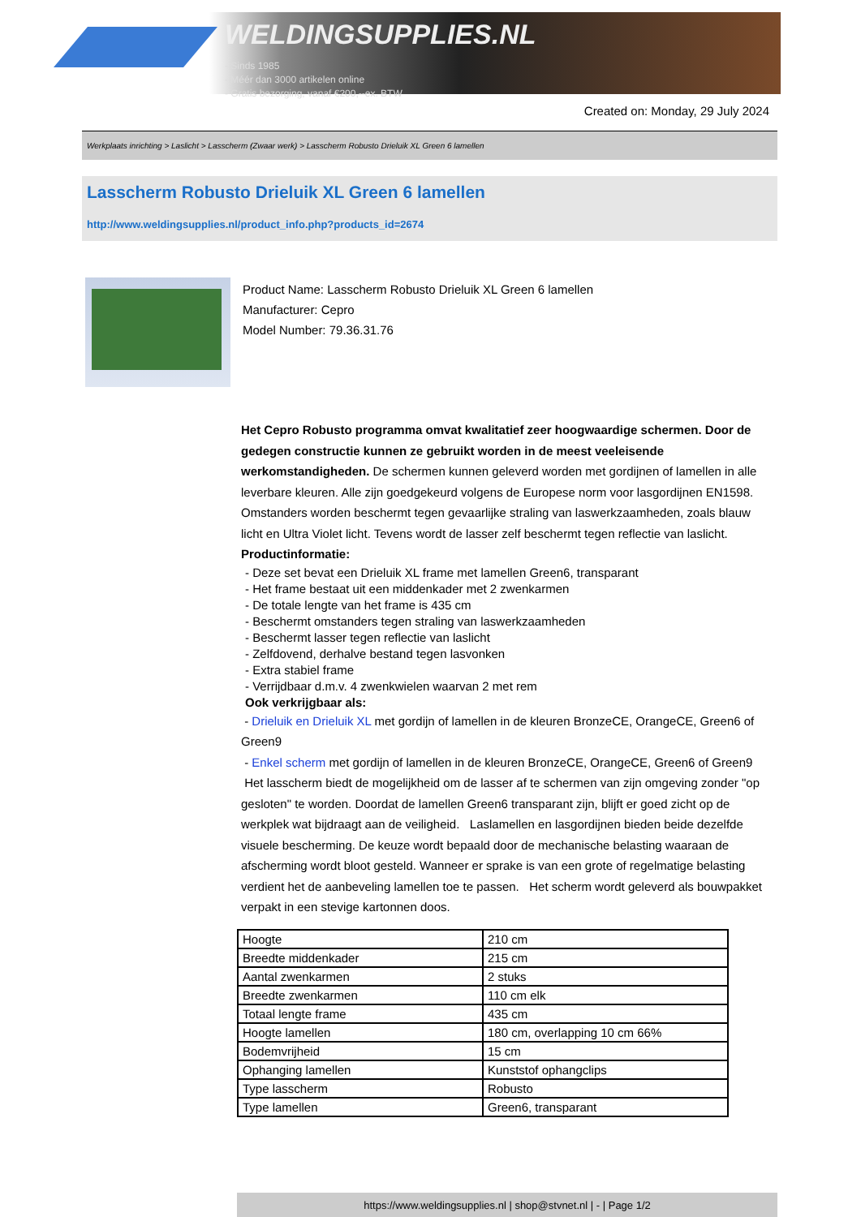WELDINGSUPPLIES.NL
- Sinds 1985
- Méér dan 3000 artikelen online
- Gratis bezorging, vanaf €200,--ex. BTW
Created on: Monday, 29 July 2024
Werkplaats inrichting > Laslicht > Lasscherm (Zwaar werk) > Lasscherm Robusto Drieluik XL Green 6 lamellen
Lasscherm Robusto Drieluik XL Green 6 lamellen
http://www.weldingsupplies.nl/product_info.php?products_id=2674
Product Name: Lasscherm Robusto Drieluik XL Green 6 lamellen
Manufacturer: Cepro
Model Number: 79.36.31.76
Het Cepro Robusto programma omvat kwalitatief zeer hoogwaardige schermen. Door de gedegen constructie kunnen ze gebruikt worden in de meest veeleisende werkomstandigheden. De schermen kunnen geleverd worden met gordijnen of lamellen in alle leverbare kleuren. Alle zijn goedgekeurd volgens de Europese norm voor lasgordijnen EN1598. Omstanders worden beschermt tegen gevaarlijke straling van laswerkzaamheden, zoals blauw licht en Ultra Violet licht. Tevens wordt de lasser zelf beschermt tegen reflectie van laslicht. Productinformatie:
- Deze set bevat een Drieluik XL frame met lamellen Green6, transparant
- Het frame bestaat uit een middenkader met 2 zwenkarmen
- De totale lengte van het frame is 435 cm
- Beschermt omstanders tegen straling van laswerkzaamheden
- Beschermt lasser tegen reflectie van laslicht
- Zelfdovend, derhalve bestand tegen lasvonken
- Extra stabiel frame
- Verrijdbaar d.m.v. 4 zwenkwielen waarvan 2 met rem
Ook verkrijgbaar als:
- Drieluik en Drieluik XL met gordijn of lamellen in de kleuren BronzeCE, OrangeCE, Green6 of Green9
- Enkel scherm met gordijn of lamellen in de kleuren BronzeCE, OrangeCE, Green6 of Green9
Het lasscherm biedt de mogelijkheid om de lasser af te schermen van zijn omgeving zonder "op gesloten" te worden. Doordat de lamellen Green6 transparant zijn, blijft er goed zicht op de werkplek wat bijdraagt aan de veiligheid. Laslamellen en lasgordijnen bieden beide dezelfde visuele bescherming. De keuze wordt bepaald door de mechanische belasting waaraan de afscherming wordt bloot gesteld. Wanneer er sprake is van een grote of regelmatige belasting verdient het de aanbeveling lamellen toe te passen. Het scherm wordt geleverd als bouwpakket verpakt in een stevige kartonnen doos.
| Hoogte | 210 cm |
| Breedte middenkader | 215 cm |
| Aantal zwenkarmen | 2 stuks |
| Breedte zwenkarmen | 110 cm elk |
| Totaal lengte frame | 435 cm |
| Hoogte lamellen | 180 cm, overlapping 10 cm 66% |
| Bodemvrijheid | 15 cm |
| Ophanging lamellen | Kunststof ophangclips |
| Type lasscherm | Robusto |
| Type lamellen | Green6, transparant |
https://www.weldingsupplies.nl | shop@stvnet.nl | - | Page 1/2